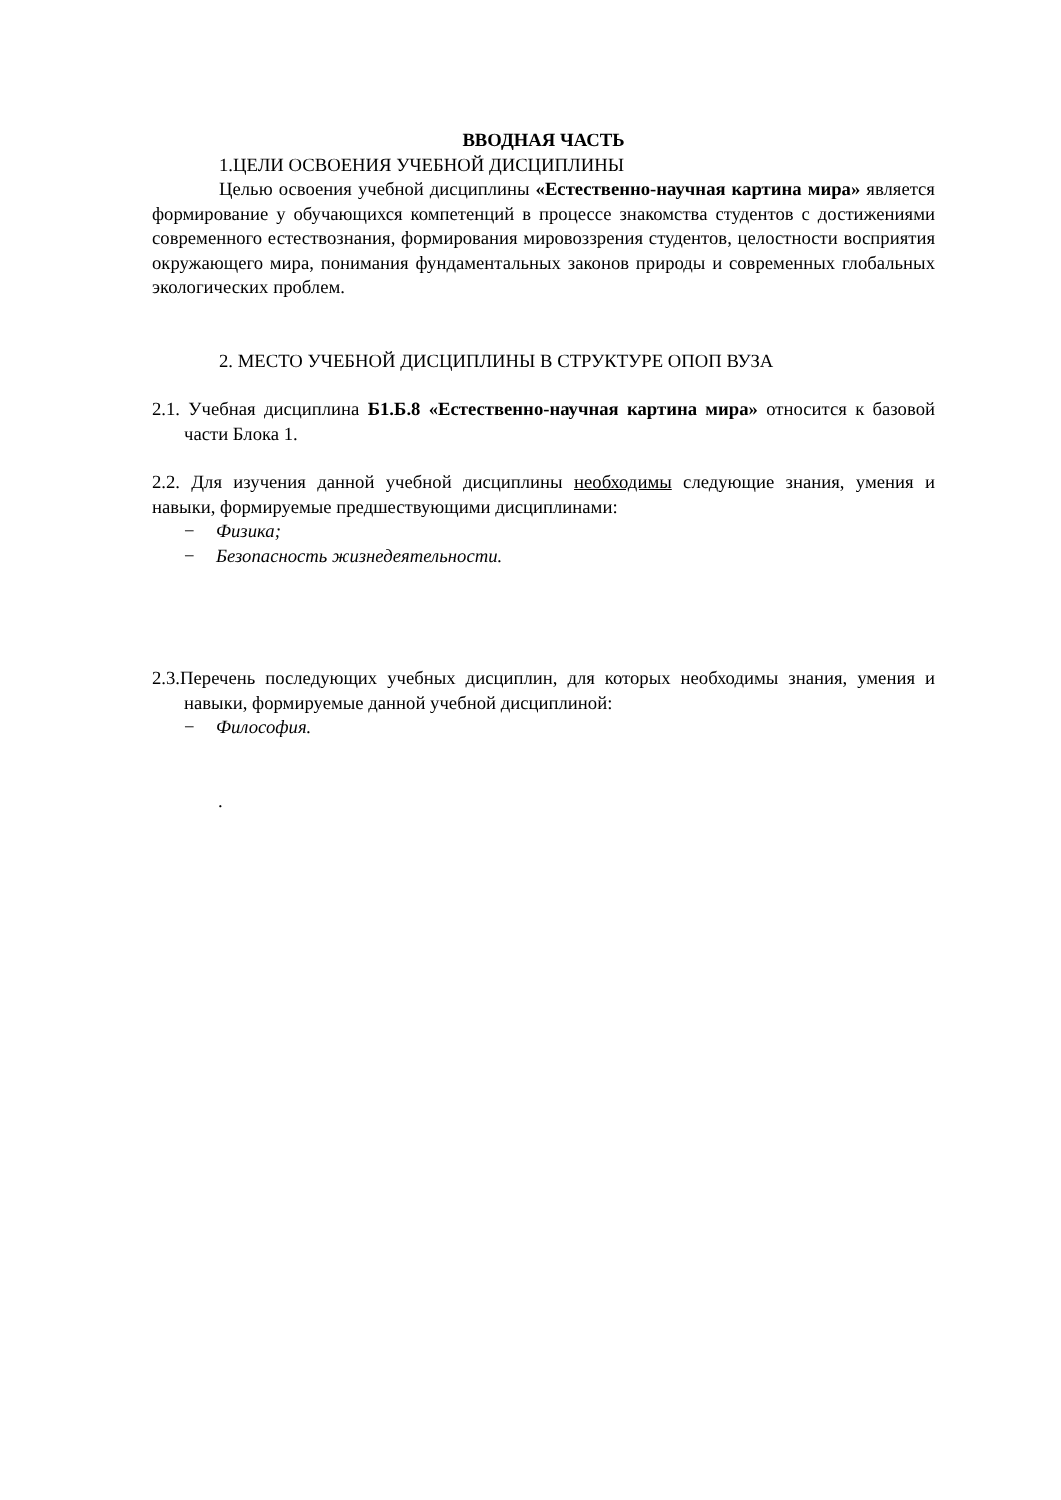ВВОДНАЯ ЧАСТЬ
1.ЦЕЛИ ОСВОЕНИЯ УЧЕБНОЙ ДИСЦИПЛИНЫ
Целью освоения учебной дисциплины «Естественно-научная картина мира» является формирование у обучающихся компетенций в процессе знакомства студентов с достижениями современного естествознания, формирования мировоззрения студентов, целостности восприятия окружающего мира, понимания фундаментальных законов природы и современных глобальных экологических проблем.
2. МЕСТО УЧЕБНОЙ ДИСЦИПЛИНЫ В СТРУКТУРЕ ОПОП ВУЗА
2.1. Учебная дисциплина Б1.Б.8 «Естественно-научная картина мира» относится к базовой части Блока 1.
2.2. Для изучения данной учебной дисциплины необходимы следующие знания, умения и навыки, формируемые предшествующими дисциплинами:
− Физика;
− Безопасность жизнедеятельности.
2.3.Перечень последующих учебных дисциплин, для которых необходимы знания, умения и навыки, формируемые данной учебной дисциплиной:
− Философия.
.